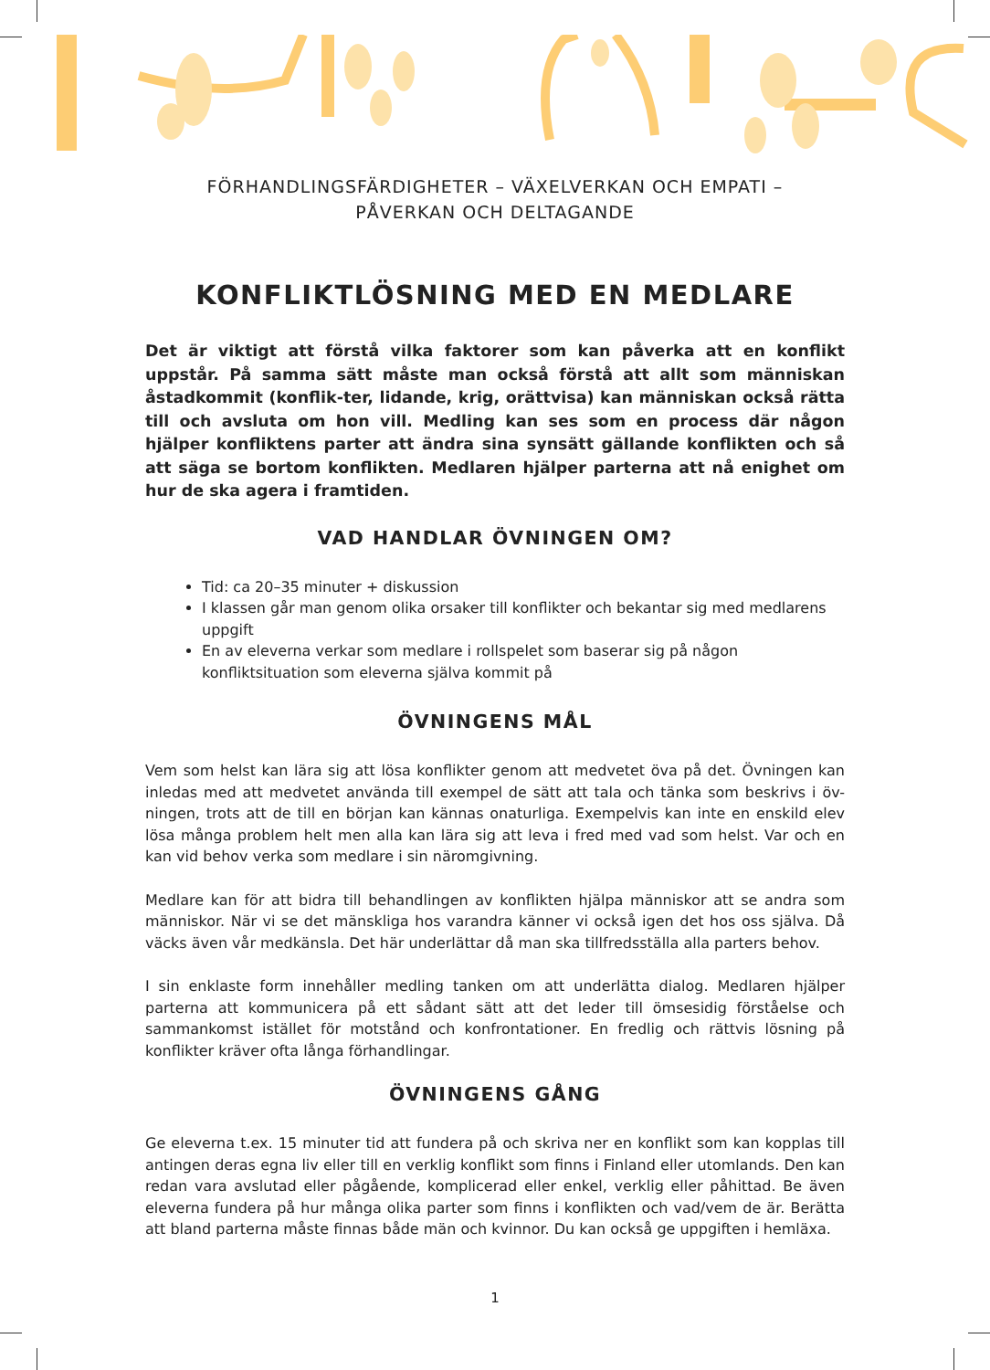FÖRHANDLINGSFÄRDIGHETER – VÄXELVERKAN OCH EMPATI –
PÅVERKAN OCH DELTAGANDE
KONFLIKTLÖSNING MED EN MEDLARE
Det är viktigt att förstå vilka faktorer som kan påverka att en konflikt uppstår. På samma sätt måste man också förstå att allt som människan åstadkommit (konflik-ter, lidande, krig, orättvisa) kan människan också rätta till och avsluta om hon vill. Medling kan ses som en process där någon hjälper konfliktens parter att ändra sina synsätt gällande konflikten och så att säga se bortom konflikten. Medlaren hjälper parterna att nå enighet om hur de ska agera i framtiden.
VAD HANDLAR ÖVNINGEN OM?
Tid: ca 20–35 minuter + diskussion
I klassen går man genom olika orsaker till konflikter och bekantar sig med medlarens uppgift
En av eleverna verkar som medlare i rollspelet som baserar sig på någon konfliktsituation som eleverna själva kommit på
ÖVNINGENS MÅL
Vem som helst kan lära sig att lösa konflikter genom att medvetet öva på det. Övningen kan inledas med att medvetet använda till exempel de sätt att tala och tänka som beskrivs i öv-ningen, trots att de till en början kan kännas onaturliga. Exempelvis kan inte en enskild elev lösa många problem helt men alla kan lära sig att leva i fred med vad som helst. Var och en kan vid behov verka som medlare i sin näromgivning.
Medlare kan för att bidra till behandlingen av konflikten hjälpa människor att se andra som människor. När vi se det mänskliga hos varandra känner vi också igen det hos oss själva. Då väcks även vår medkänsla. Det här underlättar då man ska tillfredsställa alla parters behov.
I sin enklaste form innehåller medling tanken om att underlätta dialog. Medlaren hjälper parterna att kommunicera på ett sådant sätt att det leder till ömsesidig förståelse och sammankomst istället för motstånd och konfrontationer. En fredlig och rättvis lösning på konflikter kräver ofta långa förhandlingar.
ÖVNINGENS GÅNG
Ge eleverna t.ex. 15 minuter tid att fundera på och skriva ner en konflikt som kan kopplas till antingen deras egna liv eller till en verklig konflikt som finns i Finland eller utomlands. Den kan redan vara avslutad eller pågående, komplicerad eller enkel, verklig eller påhittad. Be även eleverna fundera på hur många olika parter som finns i konflikten och vad/vem de är. Berätta att bland parterna måste finnas både män och kvinnor. Du kan också ge uppgiften i hemläxa.
1